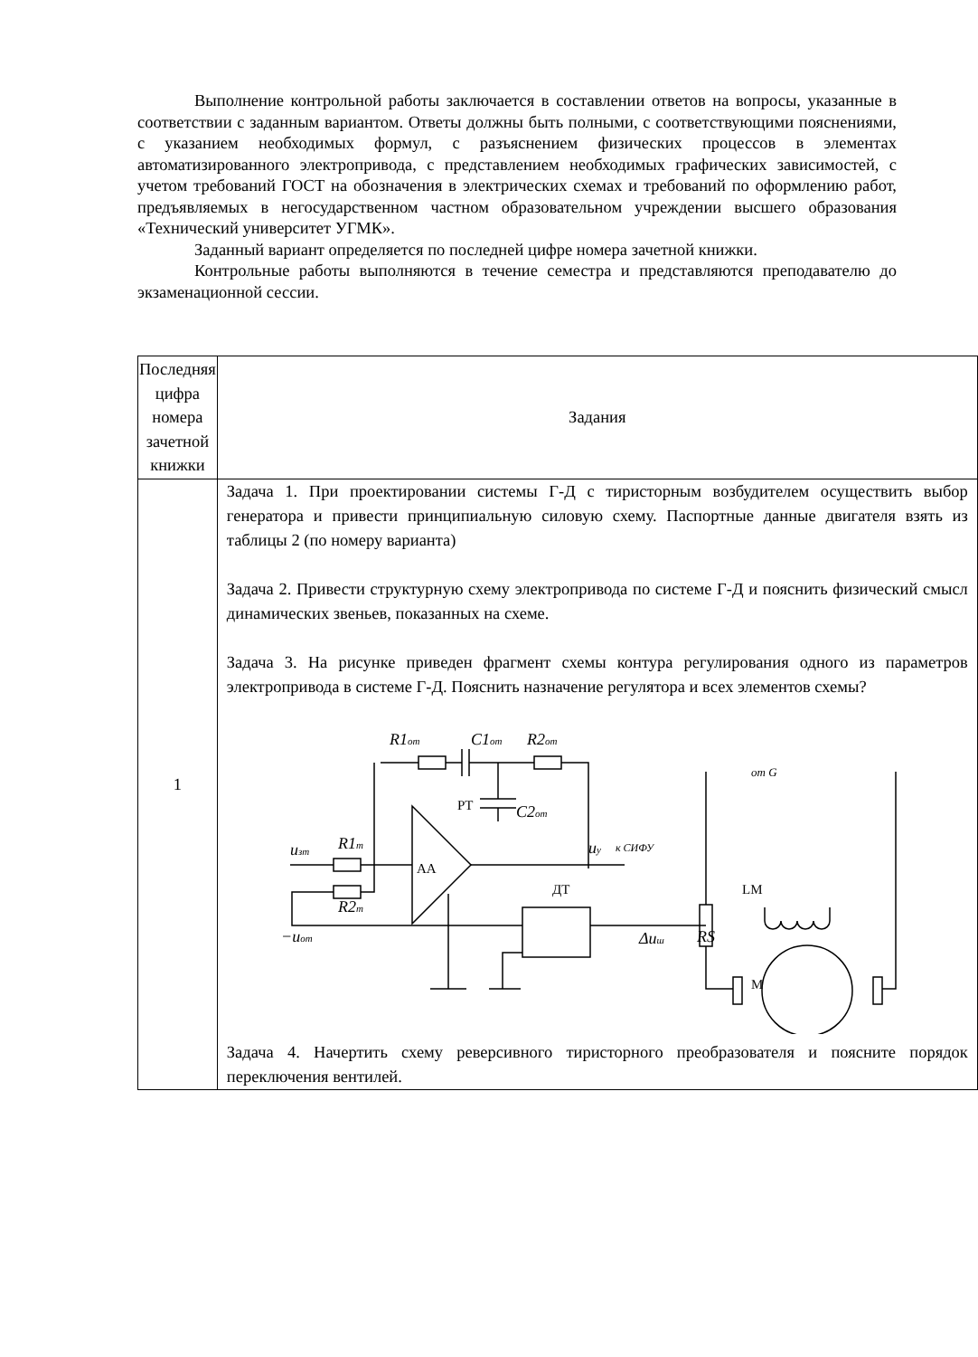Выполнение контрольной работы заключается в составлении ответов на вопросы, указанные в соответствии с заданным вариантом. Ответы должны быть полными, с соответствующими пояснениями, с указанием необходимых формул, с разъяснением физических процессов в элементах автоматизированного электропривода, с представлением необходимых графических зависимостей, с учетом требований ГОСТ на обозначения в электрических схемах и требований по оформлению работ, предъявляемых в негосударственном частном образовательном учреждении высшего образования «Технический университет УГМК».
Заданный вариант определяется по последней цифре номера зачетной книжки.
Контрольные работы выполняются в течение семестра и представляются преподавателю до экзаменационной сессии.
| Последняя цифра номера зачетной книжки | Задания |
| 1 | Задача 1. При проектировании системы Г-Д с тиристорным возбудителем осуществить выбор генератора и привести принципиальную силовую схему. Паспортные данные двигателя взять из таблицы 2 (по номеру варианта) Задача 2. Привести структурную схему электропривода по системе Г-Д и пояснить физический смысл динамических звеньев, показанных на схеме. Задача 3. На рисунке приведен фрагмент схемы контура регулирования одного из параметров электропривода в системе Г-Д. Пояснить назначение регулятора и всех элементов схемы? R1 от C1 от R2 от C2 от u зт R1 т R2 т −u от u у к СИФУ от G Δu ш RS PT AA ДТ LM M Задача 4. Начертить схему реверсивного тиристорного преобразователя и поясните порядок переключения вентилей. |